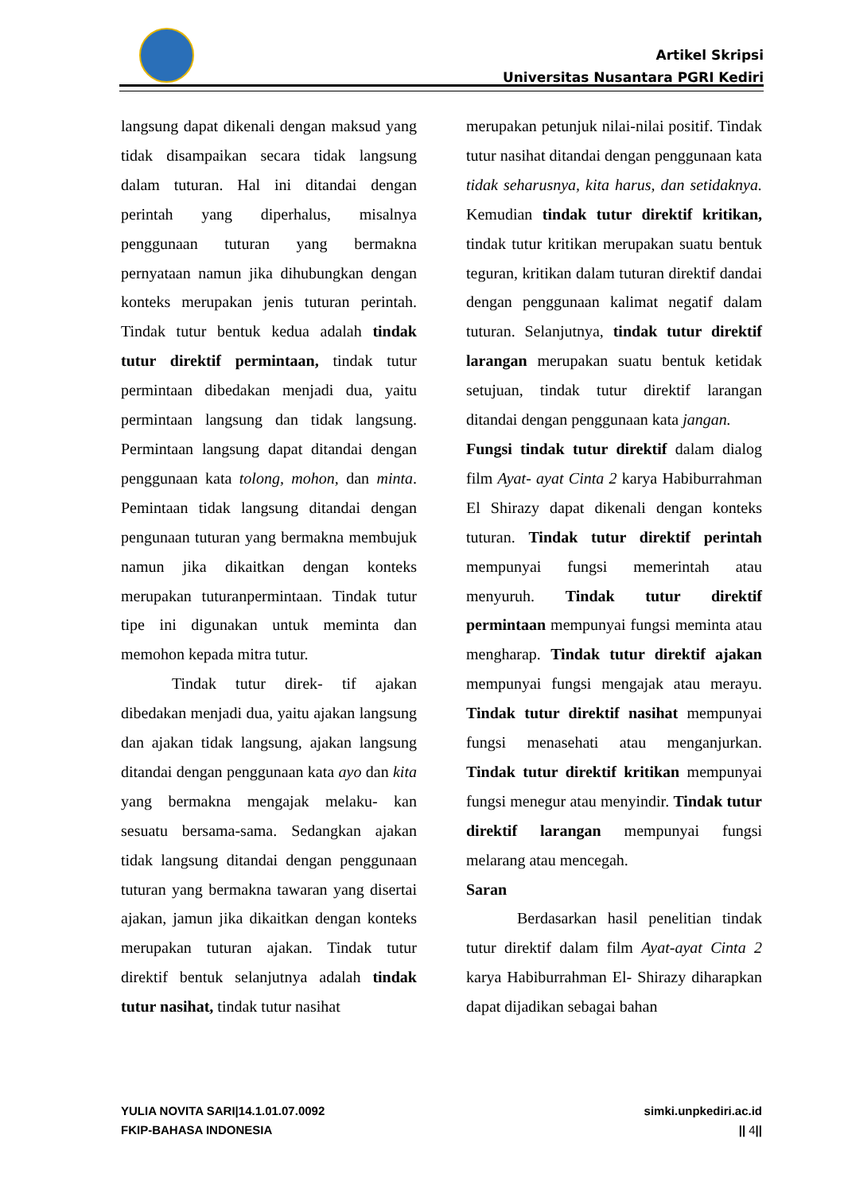Artikel Skripsi
Universitas Nusantara PGRI Kediri
langsung dapat dikenali dengan maksud yang tidak disampaikan secara tidak langsung dalam tuturan. Hal ini ditandai dengan perintah yang diperhalus, misalnya penggunaan tuturan yang bermakna pernyataan namun jika dihubungkan dengan konteks merupakan jenis tuturan perintah. Tindak tutur bentuk kedua adalah tindak tutur direktif permintaan, tindak tutur permintaan dibedakan menjadi dua, yaitu permintaan langsung dan tidak langsung. Permintaan langsung dapat ditandai dengan penggunaan kata tolong, mohon, dan minta. Pemintaan tidak langsung ditandai dengan pengunaan tuturan yang bermakna membujuk namun jika dikaitkan dengan konteks merupakan tuturanpermintaan. Tindak tutur tipe ini digunakan untuk meminta dan memohon kepada mitra tutur.
Tindak tutur direk- tif ajakan dibedakan menjadi dua, yaitu ajakan langsung dan ajakan tidak langsung, ajakan langsung ditandai dengan penggunaan kata ayo dan kita yang bermakna mengajak melaku- kan sesuatu bersama-sama. Sedangkan ajakan tidak langsung ditandai dengan penggunaan tuturan yang bermakna tawaran yang disertai ajakan, jamun jika dikaitkan dengan konteks merupakan tuturan ajakan. Tindak tutur direktif bentuk selanjutnya adalah tindak tutur nasihat, tindak tutur nasihat
merupakan petunjuk nilai-nilai positif. Tindak tutur nasihat ditandai dengan penggunaan kata tidak seharusnya, kita harus, dan setidaknya. Kemudian tindak tutur direktif kritikan, tindak tutur kritikan merupakan suatu bentuk teguran, kritikan dalam tuturan direktif dandai dengan penggunaan kalimat negatif dalam tuturan. Selanjutnya, tindak tutur direktif larangan merupakan suatu bentuk ketidak setujuan, tindak tutur direktif larangan ditandai dengan penggunaan kata jangan.
Fungsi tindak tutur direktif dalam dialog film Ayat- ayat Cinta 2 karya Habiburrahman El Shirazy dapat dikenali dengan konteks tuturan. Tindak tutur direktif perintah mempunyai fungsi memerintah atau menyuruh. Tindak tutur direktif permintaan mempunyai fungsi meminta atau mengharap. Tindak tutur direktif ajakan mempunyai fungsi mengajak atau merayu. Tindak tutur direktif nasihat mempunyai fungsi menasehati atau menganjurkan. Tindak tutur direktif kritikan mempunyai fungsi menegur atau menyindir. Tindak tutur direktif larangan mempunyai fungsi melarang atau mencegah.
Saran
Berdasarkan hasil penelitian tindak tutur direktif dalam film Ayat-ayat Cinta 2 karya Habiburrahman El- Shirazy diharapkan dapat dijadikan sebagai bahan
YULIA NOVITA SARI|14.1.01.07.0092
FKIP-BAHASA INDONESIA
simki.unpkediri.ac.id
|| 4||